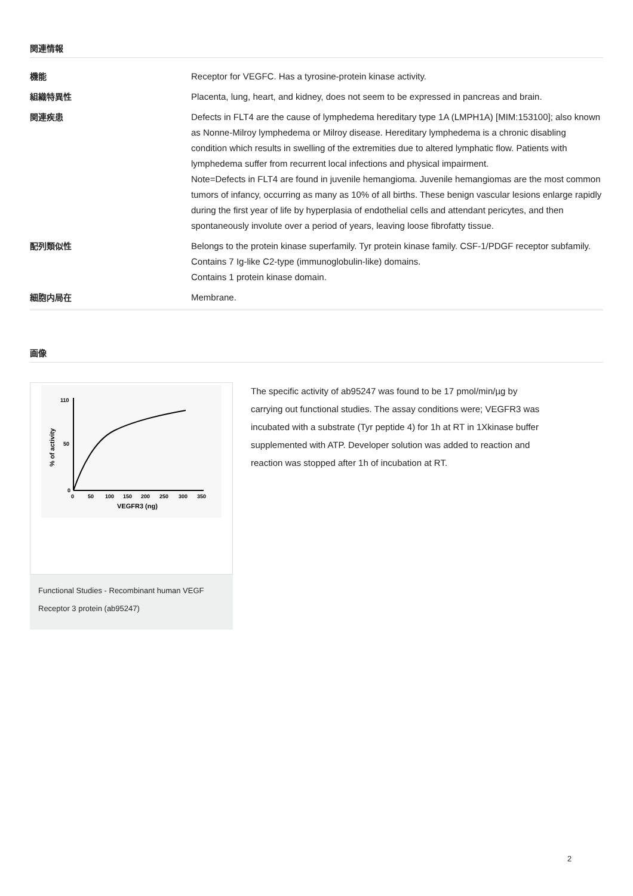関連情報
| 機能 | Receptor for VEGFC. Has a tyrosine-protein kinase activity. |
| 組織特異性 | Placenta, lung, heart, and kidney, does not seem to be expressed in pancreas and brain. |
| 関連疾患 | Defects in FLT4 are the cause of lymphedema hereditary type 1A (LMPH1A) [MIM:153100]; also known as Nonne-Milroy lymphedema or Milroy disease. Hereditary lymphedema is a chronic disabling condition which results in swelling of the extremities due to altered lymphatic flow. Patients with lymphedema suffer from recurrent local infections and physical impairment. Note=Defects in FLT4 are found in juvenile hemangioma. Juvenile hemangiomas are the most common tumors of infancy, occurring as many as 10% of all births. These benign vascular lesions enlarge rapidly during the first year of life by hyperplasia of endothelial cells and attendant pericytes, and then spontaneously involute over a period of years, leaving loose fibrofatty tissue. |
| 配列類似性 | Belongs to the protein kinase superfamily. Tyr protein kinase family. CSF-1/PDGF receptor subfamily. Contains 7 Ig-like C2-type (immunoglobulin-like) domains. Contains 1 protein kinase domain. |
| 細胞内局在 | Membrane. |
画像
110
50
0
0
50
100
150
200
250
300
350
VEGFR3 (ng)
% of activity
Functional Studies - Recombinant human VEGF Receptor 3 protein (ab95247)
The specific activity of ab95247 was found to be 17 pmol/min/µg by carrying out functional studies. The assay conditions were; VEGFR3 was incubated with a substrate (Tyr peptide 4) for 1h at RT in 1Xkinase buffer supplemented with ATP. Developer solution was added to reaction and reaction was stopped after 1h of incubation at RT.
2